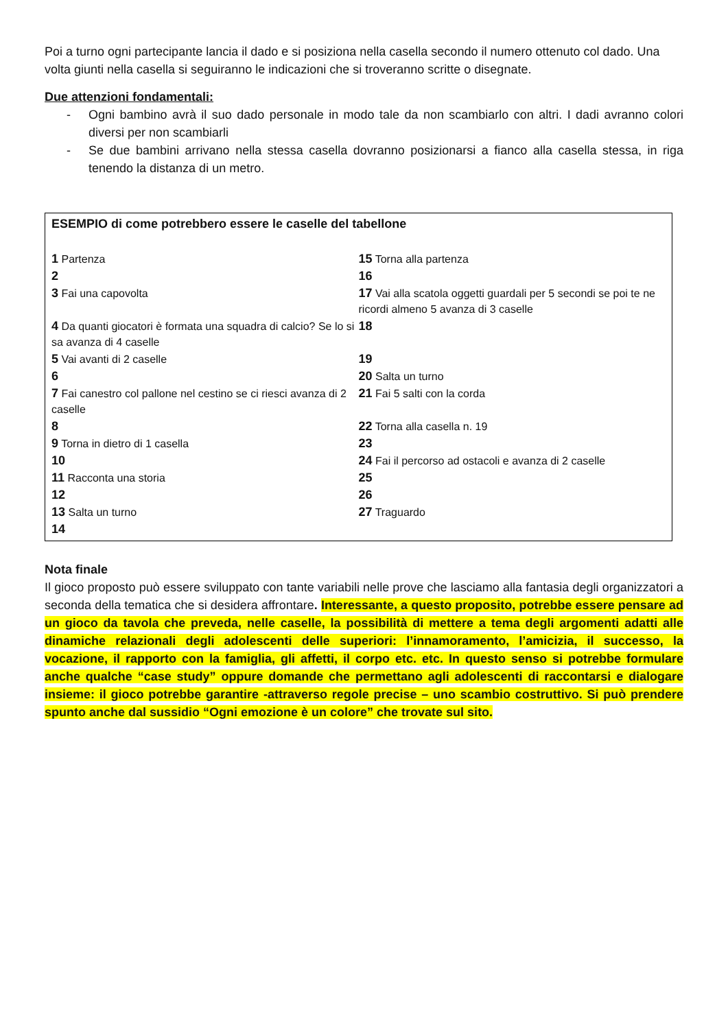Poi a turno ogni partecipante lancia il dado e si posiziona nella casella secondo il numero ottenuto col dado. Una volta giunti nella casella si seguiranno le indicazioni che si troveranno scritte o disegnate.
Due attenzioni fondamentali:
- Ogni bambino avrà il suo dado personale in modo tale da non scambiarlo con altri. I dadi avranno colori diversi per non scambiarli
- Se due bambini arrivano nella stessa casella dovranno posizionarsi a fianco alla casella stessa, in riga tenendo la distanza di un metro.
ESEMPIO di come potrebbero essere le caselle del tabellone
| 1 Partenza | 15 Torna alla partenza |
| 2 | 16 |
| 3 Fai una capovolta | 17 Vai alla scatola oggetti guardali per 5 secondi se poi te ne ricordi almeno 5 avanza di 3 caselle |
| 4 Da quanti giocatori è formata una squadra di calcio? Se lo si sa avanza di 4 caselle | 18 |
| 5 Vai avanti di 2 caselle | 19 |
| 6 | 20 Salta un turno |
| 7 Fai canestro col pallone nel cestino se ci riesci avanza di 2 caselle | 21 Fai 5 salti con la corda |
| 8 | 22 Torna alla casella n. 19 |
| 9 Torna in dietro di 1 casella | 23 |
| 10 | 24 Fai il percorso ad ostacoli e avanza di 2 caselle |
| 11 Racconta una storia | 25 |
| 12 | 26 |
| 13 Salta un turno | 27 Traguardo |
| 14 | |
Nota finale
Il gioco proposto può essere sviluppato con tante variabili nelle prove che lasciamo alla fantasia degli organizzatori a seconda della tematica che si desidera affrontare. Interessante, a questo proposito, potrebbe essere pensare ad un gioco da tavola che preveda, nelle caselle, la possibilità di mettere a tema degli argomenti adatti alle dinamiche relazionali degli adolescenti delle superiori: l’innamoramento, l’amicizia, il successo, la vocazione, il rapporto con la famiglia, gli affetti, il corpo etc. etc. In questo senso si potrebbe formulare anche qualche “case study” oppure domande che permettano agli adolescenti di raccontarsi e dialogare insieme: il gioco potrebbe garantire -attraverso regole precise – uno scambio costruttivo. Si può prendere spunto anche dal sussidio “Ogni emozione è un colore” che trovate sul sito.